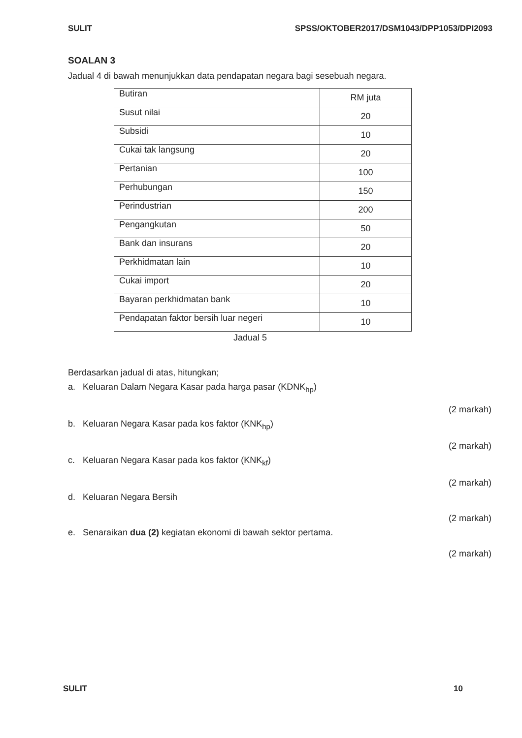SULIT SPSS/OKTOBER2017/DSM1043/DPP1053/DPI2093
SOALAN 3
Jadual 4 di bawah menunjukkan data pendapatan negara bagi sesebuah negara.
| Butiran | RM juta |
| Susut nilai | 20 |
| Subsidi | 10 |
| Cukai tak langsung | 20 |
| Pertanian | 100 |
| Perhubungan | 150 |
| Perindustrian | 200 |
| Pengangkutan | 50 |
| Bank dan insurans | 20 |
| Perkhidmatan lain | 10 |
| Cukai import | 20 |
| Bayaran perkhidmatan bank | 10 |
| Pendapatan faktor bersih luar negeri | 10 |
Jadual 5
Berdasarkan jadual di atas, hitungkan;
a. Keluaran Dalam Negara Kasar pada harga pasar (KDNK<sub>hp</sub>)
(2 markah)
b. Keluaran Negara Kasar pada kos faktor (KNK<sub>hp</sub>)
(2 markah)
c. Keluaran Negara Kasar pada kos faktor (KNK<sub>kf</sub>)
(2 markah)
d. Keluaran Negara Bersih
(2 markah)
e. Senaraikan dua (2) kegiatan ekonomi di bawah sektor pertama.
(2 markah)
SULIT 10